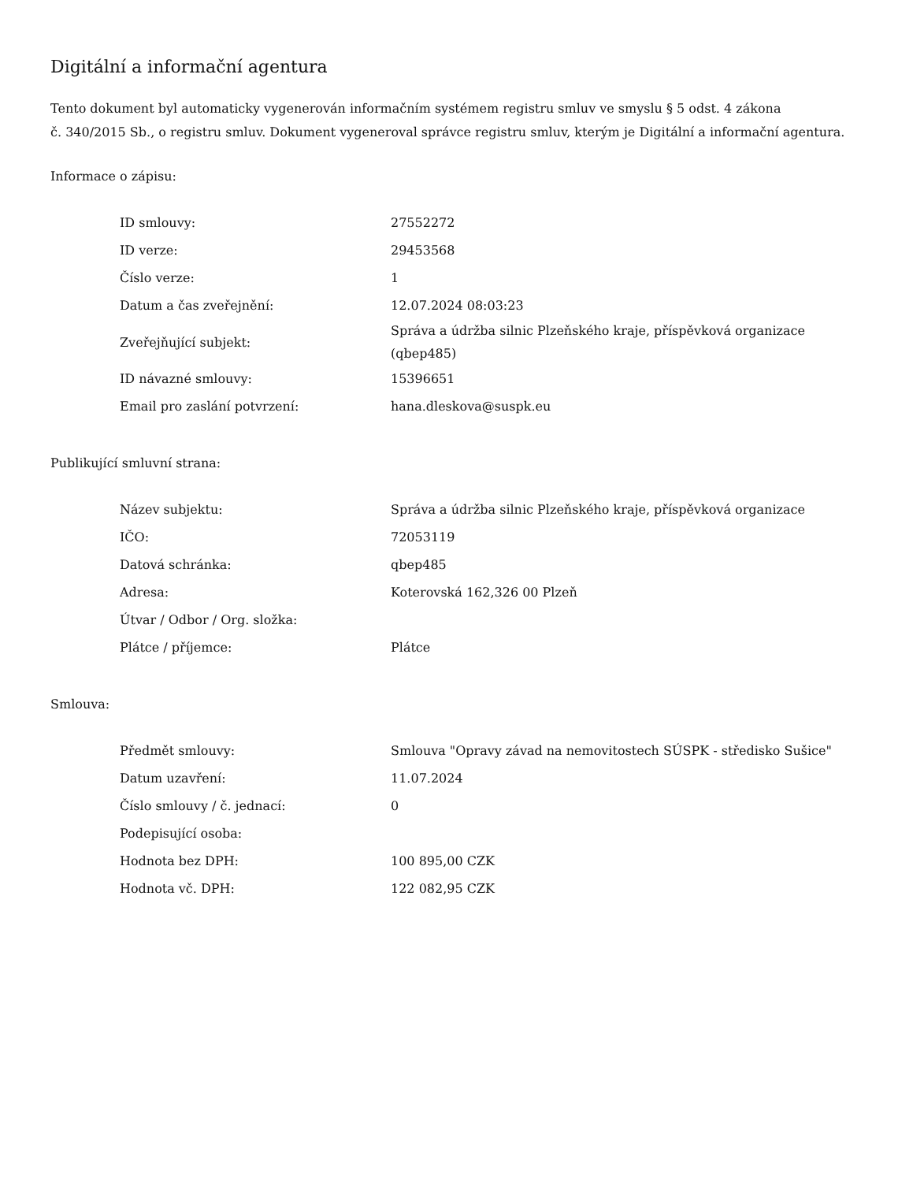Digitální a informační agentura
Tento dokument byl automaticky vygenerován informačním systémem registru smluv ve smyslu § 5 odst. 4 zákona
č. 340/2015 Sb., o registru smluv. Dokument vygeneroval správce registru smluv, kterým je Digitální a informační agentura.
Informace o zápisu:
| ID smlouvy: | 27552272 |
| ID verze: | 29453568 |
| Číslo verze: | 1 |
| Datum a čas zveřejnění: | 12.07.2024 08:03:23 |
| Zveřejňující subjekt: | Správa a údržba silnic Plzeňského kraje, příspěvková organizace (qbep485) |
| ID návazné smlouvy: | 15396651 |
| Email pro zaslání potvrzení: | hana.dleskova@suspk.eu |
Publikující smluvní strana:
| Název subjektu: | Správa a údržba silnic Plzeňského kraje, příspěvková organizace |
| IČO: | 72053119 |
| Datová schránka: | qbep485 |
| Adresa: | Koterovská 162,326 00 Plzeň |
| Útvar / Odbor / Org. složka: | |
| Plátce / příjemce: | Plátce |
Smlouva:
| Předmět smlouvy: | Smlouva "Opravy závad na nemovitostech SÚSPK - středisko Sušice" |
| Datum uzavření: | 11.07.2024 |
| Číslo smlouvy / č. jednací: | 0 |
| Podepisující osoba: | |
| Hodnota bez DPH: | 100 895,00 CZK |
| Hodnota vč. DPH: | 122 082,95 CZK |